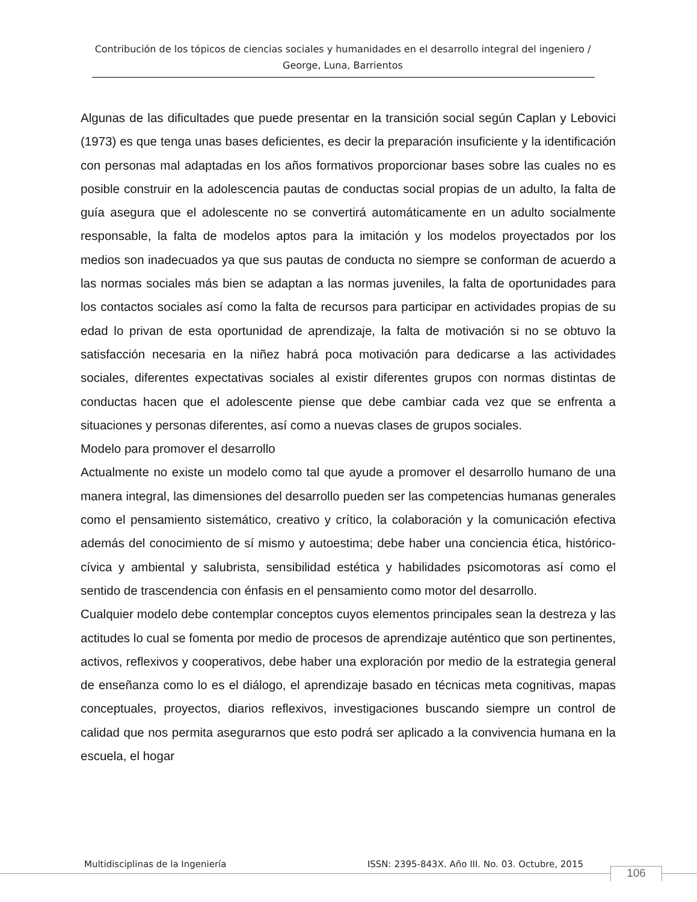Contribución de los tópicos de ciencias sociales y humanidades en el desarrollo integral del ingeniero / George, Luna, Barrientos
Algunas de las dificultades que puede presentar en la transición social según Caplan y Lebovici (1973) es que tenga unas bases deficientes, es decir la preparación insuficiente y la identificación con personas mal adaptadas en los años formativos proporcionar bases sobre las cuales no es posible construir en la adolescencia pautas de conductas social propias de un adulto, la falta de guía asegura que el adolescente no se convertirá automáticamente en un adulto socialmente responsable, la falta de modelos aptos para la imitación y los modelos proyectados por los medios son inadecuados ya que sus pautas de conducta no siempre se conforman de acuerdo a las normas sociales más bien se adaptan a las normas juveniles, la falta de oportunidades para los contactos sociales así como la falta de recursos para participar en actividades propias de su edad lo privan de esta oportunidad de aprendizaje, la falta de motivación si no se obtuvo la satisfacción necesaria en la niñez habrá poca motivación para dedicarse a las actividades sociales, diferentes expectativas sociales al existir diferentes grupos con normas distintas de conductas hacen que el adolescente piense que debe cambiar cada vez que se enfrenta a situaciones y personas diferentes, así como a nuevas clases de grupos sociales.
Modelo para promover el desarrollo
Actualmente no existe un modelo como tal que ayude a promover el desarrollo humano de una manera integral, las dimensiones del desarrollo pueden ser las competencias humanas generales como el pensamiento sistemático, creativo y crítico, la colaboración y la comunicación efectiva además del conocimiento de sí mismo y autoestima; debe haber una conciencia ética, histórico-cívica y ambiental y salubrista, sensibilidad estética y habilidades psicomotoras así como el sentido de trascendencia con énfasis en el pensamiento como motor del desarrollo.
Cualquier modelo debe contemplar conceptos cuyos elementos principales sean la destreza y las actitudes lo cual se fomenta por medio de procesos de aprendizaje auténtico que son pertinentes, activos, reflexivos y cooperativos, debe haber una exploración por medio de la estrategia general de enseñanza como lo es el diálogo, el aprendizaje basado en técnicas meta cognitivas, mapas conceptuales, proyectos, diarios reflexivos, investigaciones buscando siempre un control de calidad que nos permita asegurarnos que esto podrá ser aplicado a la convivencia humana en la escuela, el hogar
Multidisciplinas de la Ingeniería ISSN: 2395-843X. Año III. No. 03. Octubre, 2015
106